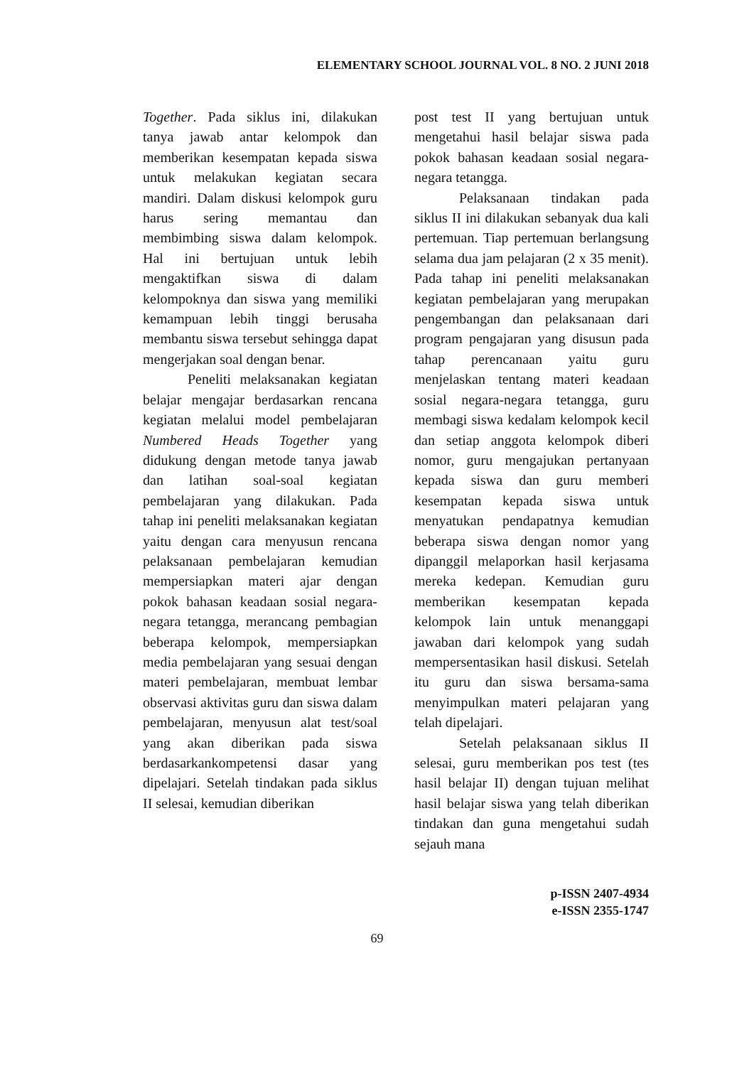ELEMENTARY SCHOOL JOURNAL VOL. 8 NO. 2 JUNI 2018
Together. Pada siklus ini, dilakukan tanya jawab antar kelompok dan memberikan kesempatan kepada siswa untuk melakukan kegiatan secara mandiri. Dalam diskusi kelompok guru harus sering memantau dan membimbing siswa dalam kelompok. Hal ini bertujuan untuk lebih mengaktifkan siswa di dalam kelompoknya dan siswa yang memiliki kemampuan lebih tinggi berusaha membantu siswa tersebut sehingga dapat mengerjakan soal dengan benar.
Peneliti melaksanakan kegiatan belajar mengajar berdasarkan rencana kegiatan melalui model pembelajaran Numbered Heads Together yang didukung dengan metode tanya jawab dan latihan soal-soal kegiatan pembelajaran yang dilakukan. Pada tahap ini peneliti melaksanakan kegiatan yaitu dengan cara menyusun rencana pelaksanaan pembelajaran kemudian mempersiapkan materi ajar dengan pokok bahasan keadaan sosial negara-negara tetangga, merancang pembagian beberapa kelompok, mempersiapkan media pembelajaran yang sesuai dengan materi pembelajaran, membuat lembar observasi aktivitas guru dan siswa dalam pembelajaran, menyusun alat test/soal yang akan diberikan pada siswa berdasarkankompetensi dasar yang dipelajari. Setelah tindakan pada siklus II selesai, kemudian diberikan
post test II yang bertujuan untuk mengetahui hasil belajar siswa pada pokok bahasan keadaan sosial negara-negara tetangga.
Pelaksanaan tindakan pada siklus II ini dilakukan sebanyak dua kali pertemuan. Tiap pertemuan berlangsung selama dua jam pelajaran (2 x 35 menit). Pada tahap ini peneliti melaksanakan kegiatan pembelajaran yang merupakan pengembangan dan pelaksanaan dari program pengajaran yang disusun pada tahap perencanaan yaitu guru menjelaskan tentang materi keadaan sosial negara-negara tetangga, guru membagi siswa kedalam kelompok kecil dan setiap anggota kelompok diberi nomor, guru mengajukan pertanyaan kepada siswa dan guru memberi kesempatan kepada siswa untuk menyatukan pendapatnya kemudian beberapa siswa dengan nomor yang dipanggil melaporkan hasil kerjasama mereka kedepan. Kemudian guru memberikan kesempatan kepada kelompok lain untuk menanggapi jawaban dari kelompok yang sudah mempersentasikan hasil diskusi. Setelah itu guru dan siswa bersama-sama menyimpulkan materi pelajaran yang telah dipelajari.
Setelah pelaksanaan siklus II selesai, guru memberikan pos test (tes hasil belajar II) dengan tujuan melihat hasil belajar siswa yang telah diberikan tindakan dan guna mengetahui sudah sejauh mana
p-ISSN 2407-4934
e-ISSN 2355-1747
69